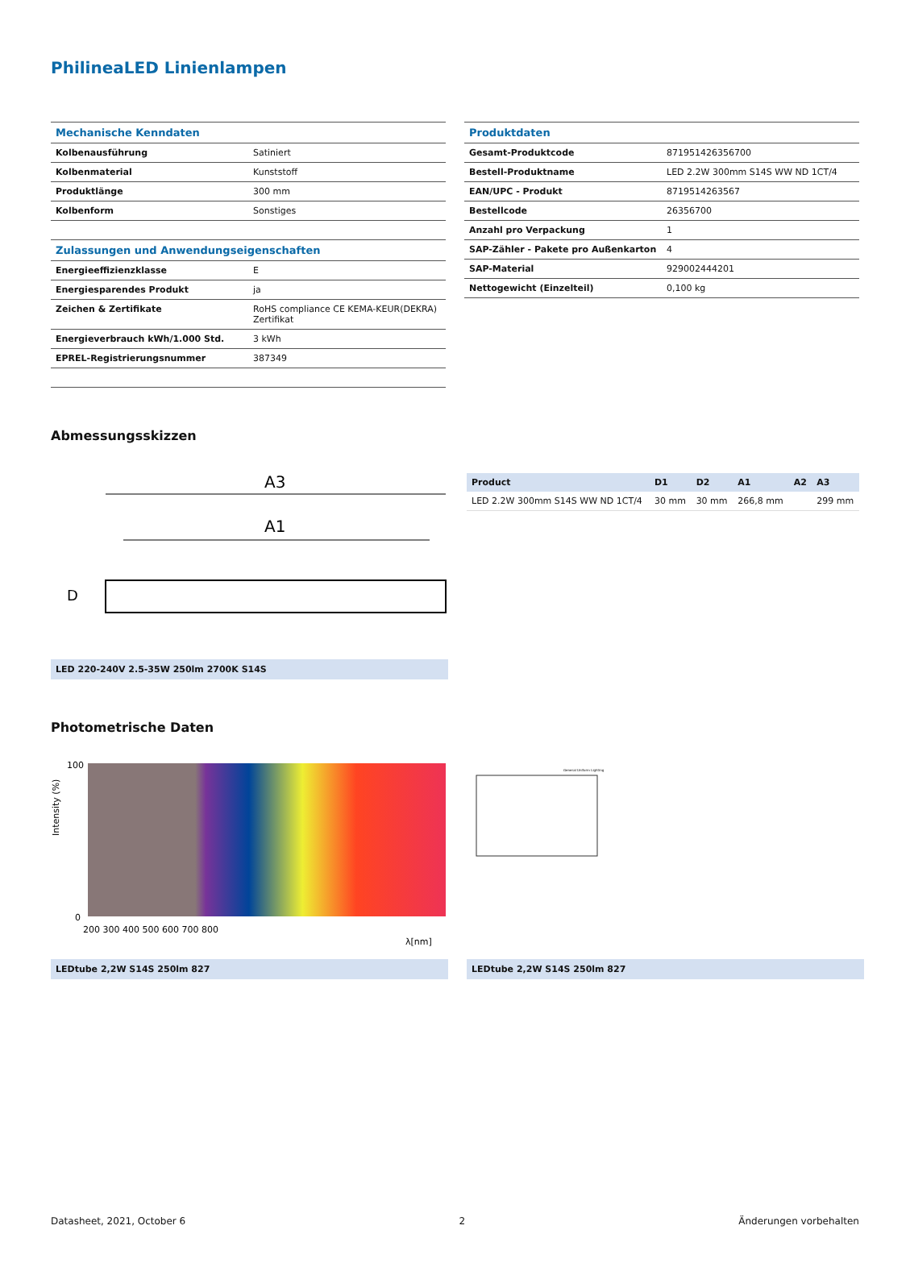PhilineaLED Linienlampen
| Mechanische Kenndaten | |
| --- | --- |
| Kolbenausführung | Satiniert |
| Kolbenmaterial | Kunststoff |
| Produktlänge | 300 mm |
| Kolbenform | Sonstiges |
| Zulassungen und Anwendungseigenschaften | |
| --- | --- |
| Energieeffizienzklasse | E |
| Energiesparendes Produkt | ja |
| Zeichen & Zertifikate | RoHS compliance CE KEMA-KEUR(DEKRA) Zertifikat |
| Energieverbrauch kWh/1.000 Std. | 3 kWh |
| EPREL-Registrierungsnummer | 387349 |
| Produktdaten | |
| --- | --- |
| Gesamt-Produktcode | 871951426356700 |
| Bestell-Produktname | LED 2.2W 300mm S14S WW ND 1CT/4 |
| EAN/UPC - Produkt | 8719514263567 |
| Bestellcode | 26356700 |
| Anzahl pro Verpackung | 1 |
| SAP-Zähler - Pakete pro Außenkarton | 4 |
| SAP-Material | 929002444201 |
| Nettogewicht (Einzelteil) | 0,100 kg |
Abmessungsskizzen
A3
A1
D
LED 220-240V 2.5-35W 250lm 2700K S14S
| Product | D1 | D2 | A1 | A2 | A3 |
| --- | --- | --- | --- | --- | --- |
| LED 2.2W 300mm S14S WW ND 1CT/4 | 30 mm | 30 mm | 266,8 mm | | 299 mm |
Photometrische Daten
100
0
200 300 400 500 600 700 800
λ[nm]
Intensity (%)
LEDtube 2,2W S14S 250lm 827
General Uniform Lighting
LEDtube 2,2W S14S 250lm 827
Datasheet, 2021, October 6 2 Änderungen vorbehalten